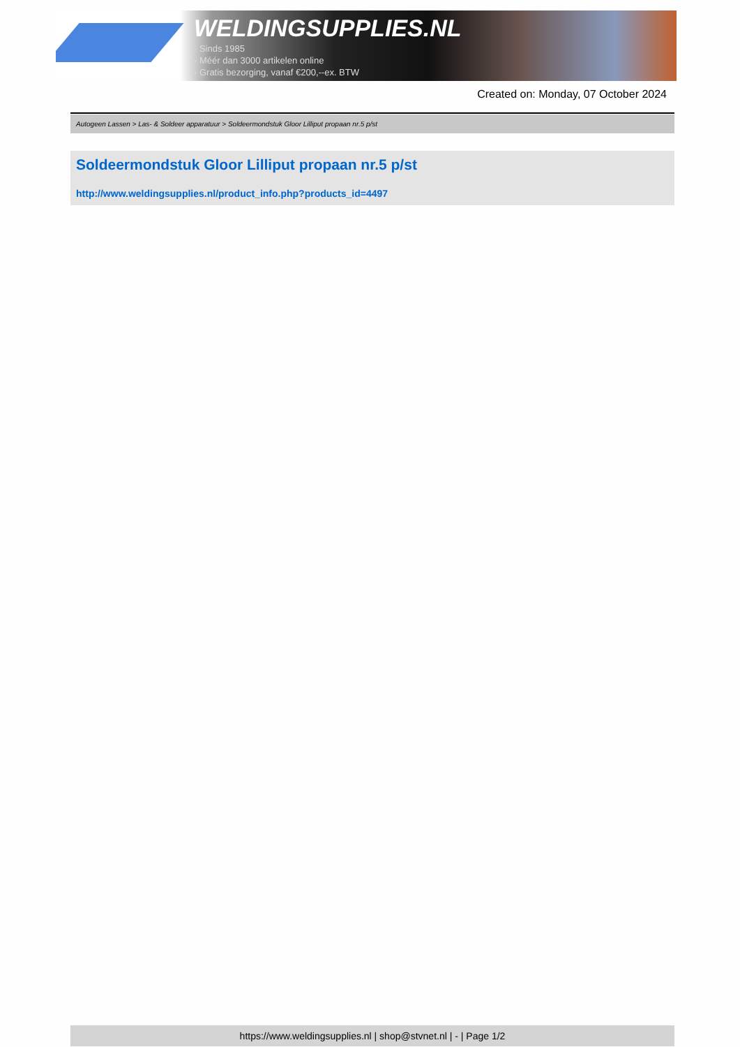WELDINGSUPPLIES.NL
- Sinds 1985
- Méér dan 3000 artikelen online
- Gratis bezorging, vanaf €200,--ex. BTW
Created on: Monday, 07 October 2024
Autogeen Lassen > Las- & Soldeer apparatuur > Soldeermondstuk Gloor Lilliput propaan nr.5 p/st
Soldeermondstuk Gloor Lilliput propaan nr.5 p/st
http://www.weldingsupplies.nl/product_info.php?products_id=4497
https://www.weldingsupplies.nl | shop@stvnet.nl | - | Page 1/2